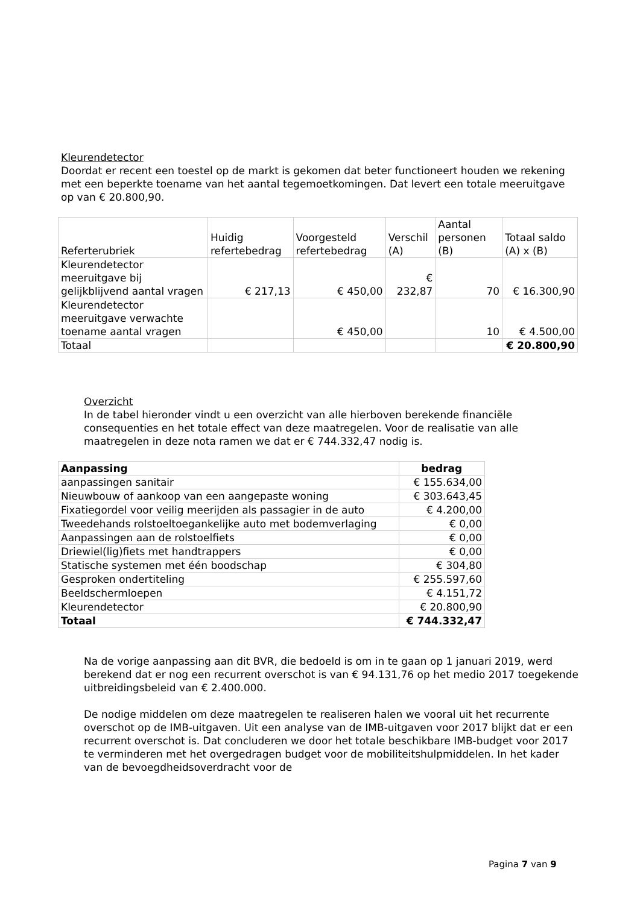Kleurendetector
Doordat er recent een toestel op de markt is gekomen dat beter functioneert houden we rekening met een beperkte toename van het aantal tegemoetkomingen. Dat levert een totale meeruitgave op van € 20.800,90.
| Referterubriek | Huidig refertebedrag | Voorgesteld refertebedrag | Verschil (A) | Aantal personen (B) | Totaal saldo (A) x (B) |
| --- | --- | --- | --- | --- | --- |
| Kleurendetector meeruitgave bij gelijkblijvend aantal vragen | € 217,13 | € 450,00 | € 232,87 | 70 | € 16.300,90 |
| Kleurendetector meeruitgave verwachte toename aantal vragen | | € 450,00 | | 10 | € 4.500,00 |
| Totaal | | | | | € 20.800,90 |
Overzicht
In de tabel hieronder vindt u een overzicht van alle hierboven berekende financiële consequenties en het totale effect van deze maatregelen. Voor de realisatie van alle maatregelen in deze nota ramen we dat er € 744.332,47 nodig is.
| Aanpassing | bedrag |
| --- | --- |
| aanpassingen sanitair | € 155.634,00 |
| Nieuwbouw of aankoop van een aangepaste woning | € 303.643,45 |
| Fixatiegordel voor veilig meerijden als passagier in de auto | € 4.200,00 |
| Tweedehands rolstoeltoegankelijke auto met bodemverlaging | € 0,00 |
| Aanpassingen aan de rolstoelfiets | € 0,00 |
| Driewiel(lig)fiets met handtrappers | € 0,00 |
| Statische systemen met één boodschap | € 304,80 |
| Gesproken ondertiteling | € 255.597,60 |
| Beeldschermloepen | € 4.151,72 |
| Kleurendetector | € 20.800,90 |
| Totaal | € 744.332,47 |
Na de vorige aanpassing aan dit BVR, die bedoeld is om in te gaan op 1 januari 2019, werd berekend dat er nog een recurrent overschot is van € 94.131,76 op het medio 2017 toegekende uitbreidingsbeleid van € 2.400.000.
De nodige middelen om deze maatregelen te realiseren halen we vooral uit het recurrente overschot op de IMB-uitgaven. Uit een analyse van de IMB-uitgaven voor 2017 blijkt dat er een recurrent overschot is. Dat concluderen we door het totale beschikbare IMB-budget voor 2017 te verminderen met het overgedragen budget voor de mobiliteitshulpmiddelen. In het kader van de bevoegdheidsoverdracht voor de
Pagina 7 van 9